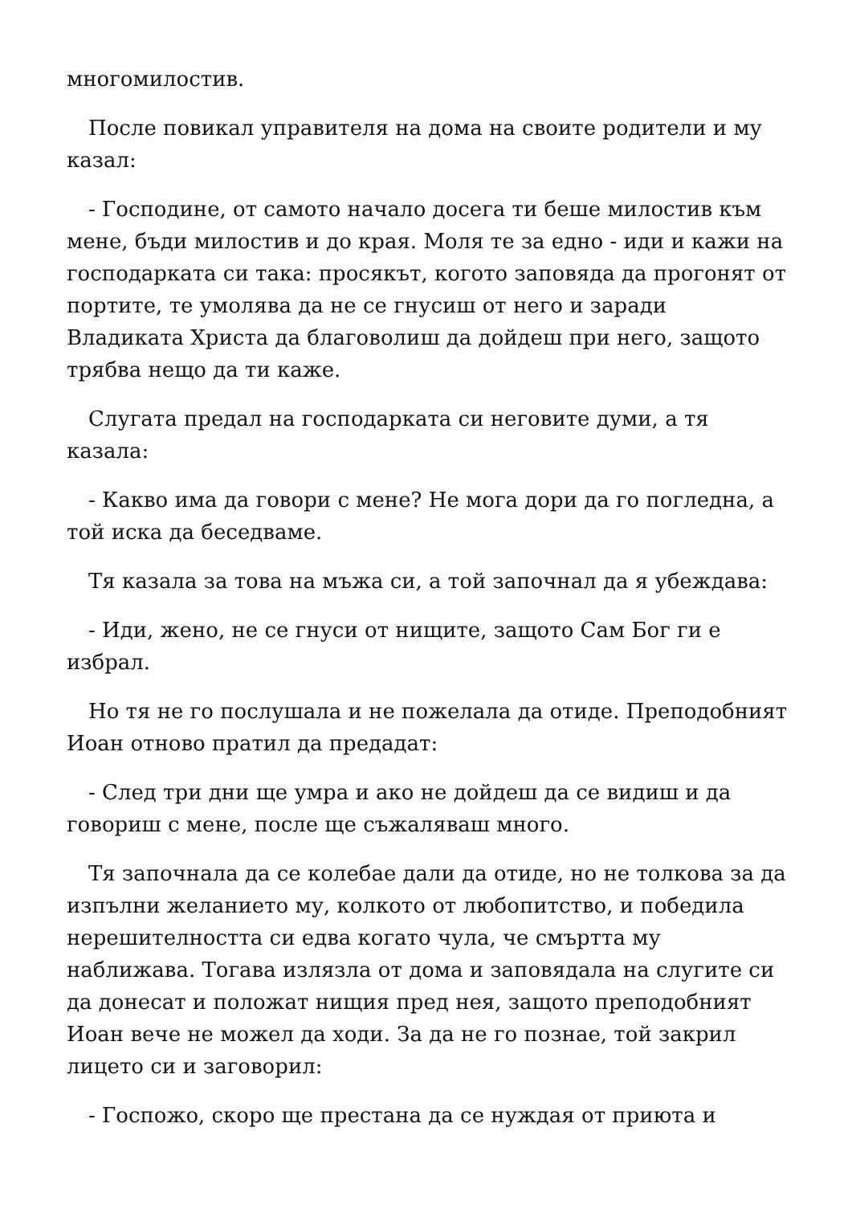многомилостив.
После повикал управителя на дома на своите родители и му казал:
- Господине, от самото начало досега ти беше милостив към мене, бъди милостив и до края. Моля те за едно - иди и кажи на господарката си така: просякът, когото заповяда да прогонят от портите, те умолява да не се гнусиш от него и заради Владиката Христа да благоволиш да дойдеш при него, защото трябва нещо да ти каже.
Слугата предал на господарката си неговите думи, а тя казала:
- Какво има да говори с мене? Не мога дори да го погледна, а той иска да беседваме.
Тя казала за това на мъжа си, а той започнал да я убеждава:
- Иди, жено, не се гнуси от нищите, защото Сам Бог ги е избрал.
Но тя не го послушала и не пожелала да отиде. Преподобният Иоан отново пратил да предадат:
- След три дни ще умра и ако не дойдеш да се видиш и да говориш с мене, после ще съжаляваш много.
Тя започнала да се колебае дали да отиде, но не толкова за да изпълни желанието му, колкото от любопитство, и победила нерешителността си едва когато чула, че смъртта му наближава. Тогава излязла от дома и заповядала на слугите си да донесат и положат нищия пред нея, защото преподобният Иоан вече не можел да ходи. За да не го познае, той закрил лицето си и заговорил:
- Госпожо, скоро ще престана да се нуждая от приюта и